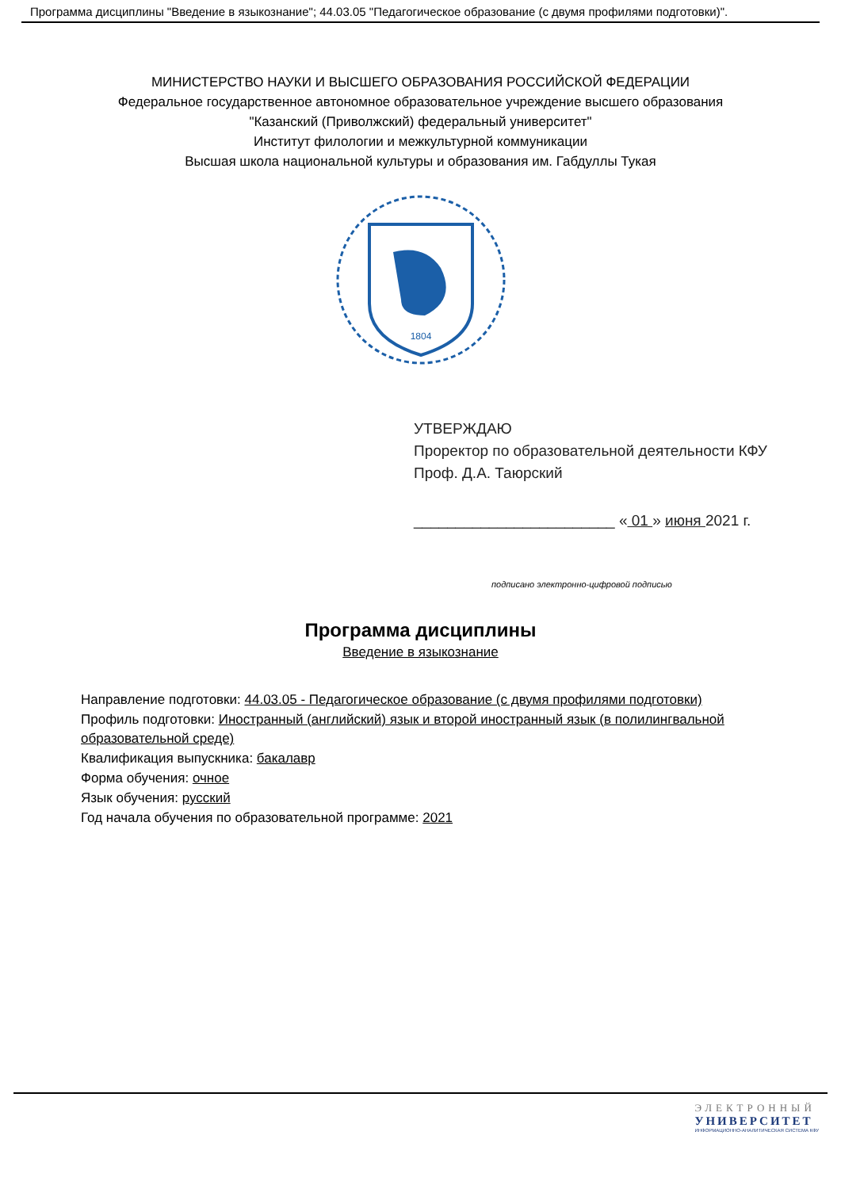Программа дисциплины "Введение в языкознание"; 44.03.05 "Педагогическое образование (с двумя профилями подготовки)".
МИНИСТЕРСТВО НАУКИ И ВЫСШЕГО ОБРАЗОВАНИЯ РОССИЙСКОЙ ФЕДЕРАЦИИ
Федеральное государственное автономное образовательное учреждение высшего образования
"Казанский (Приволжский) федеральный университет"
Институт филологии и межкультурной коммуникации
Высшая школа национальной культуры и образования им. Габдуллы Тукая
1804
УТВЕРЖДАЮ
Проректор по образовательной деятельности КФУ
Проф. Д.А. Таюрский
________________________ « 01 » июня 2021 г.
подписано электронно-цифровой подписью
Программа дисциплины
Введение в языкознание
Направление подготовки: 44.03.05 - Педагогическое образование (с двумя профилями подготовки)
Профиль подготовки: Иностранный (английский) язык и второй иностранный язык (в полилингвальной образовательной среде)
Квалификация выпускника: бакалавр
Форма обучения: очное
Язык обучения: русский
Год начала обучения по образовательной программе: 2021
ЭЛЕКТРОННЫЙ
УНИВЕРСИТЕТ
ИНФОРМАЦИОННО-АНАЛИТИЧЕСКАЯ СИСТЕМА КФУ